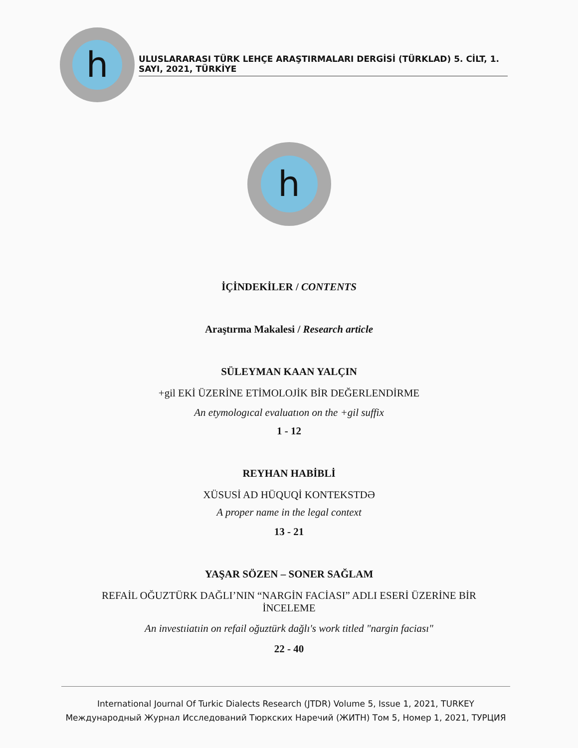h
ULUSLARARASI TÜRK LEHÇE ARAŞTIRMALARI DERGİSİ (TÜRKLAD) 5. CİLT, 1. SAYI, 2021, TÜRKİYE
h
İÇİNDEKİLER / CONTENTS
Araştırma Makalesi / Research article
SÜLEYMAN KAAN YALÇIN
+gil EKİ ÜZERİNE ETİMOLOJİK BİR DEĞERLENDİRME
An etymologıcal evaluatıon on the +gil suffix
1 - 12
REYHAN HABİBLİ
XÜSUSİ AD HÜQUQİ KONTEKSTDƏ
A proper name in the legal context
13 - 21
YAŞAR SÖZEN – SONER SAĞLAM
REFAİL OĞUZTÜRK DAĞLI’NIN “NARGİN FACİASI” ADLI ESERİ ÜZERİNE BİR
İNCELEME
An investıiatıin on refail oğuztürk dağlı's work titled "nargin faciası"
22 - 40
International Journal Of Turkic Dialects Research (JTDR) Volume 5, Issue 1, 2021, TURKEY
Международный Журнал Исследований Тюркских Наречий (ЖИТН) Том 5, Номер 1, 2021, ТУРЦИЯ